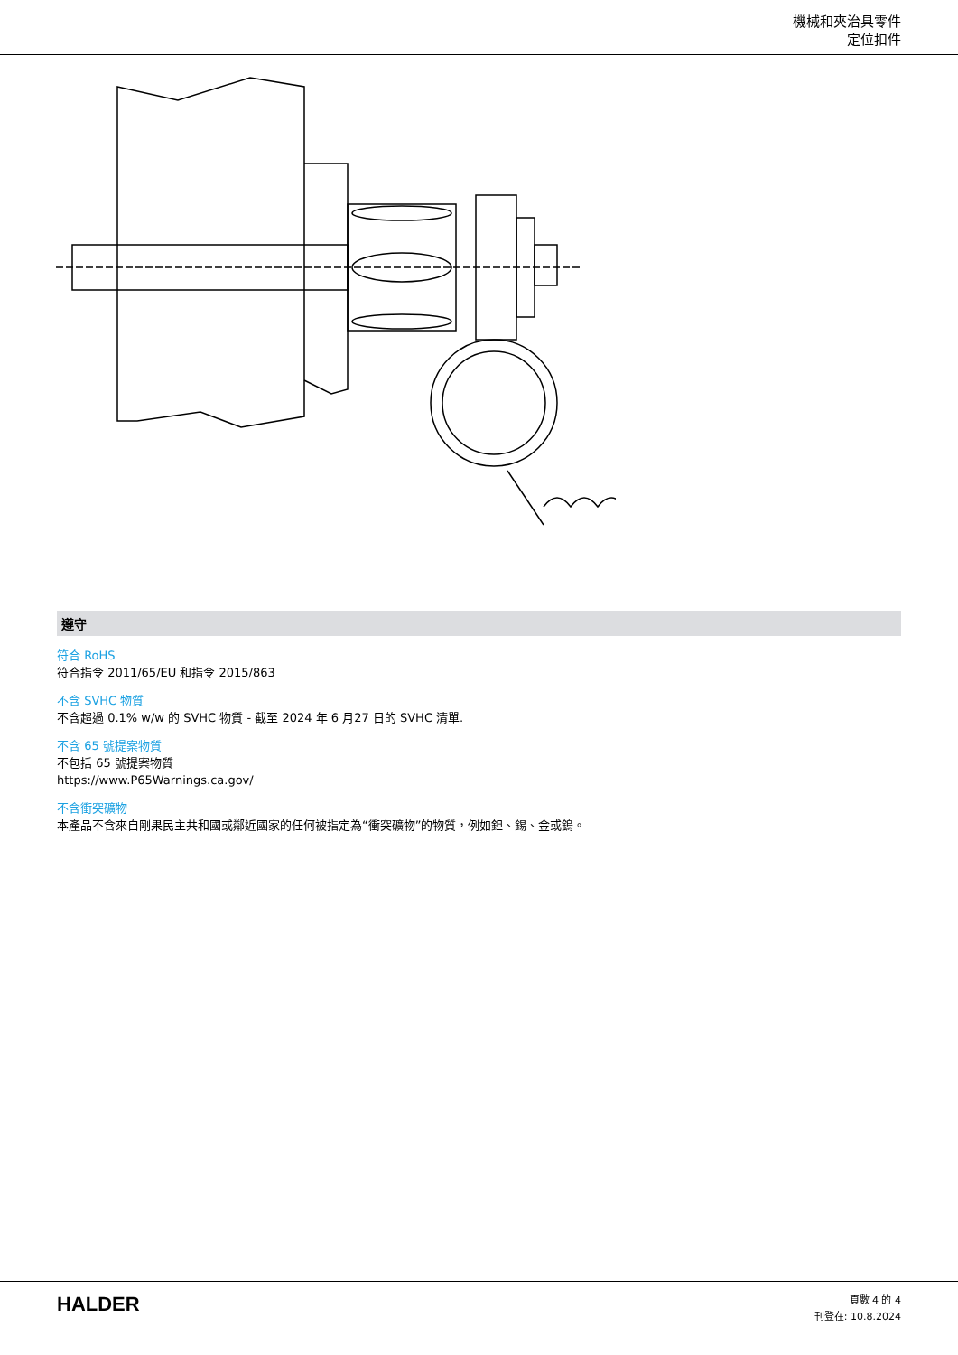機械和夾治具零件
定位扣件
遵守
符合 RoHS
符合指令 2011/65/EU 和指令 2015/863
不含 SVHC 物質
不含超過 0.1% w/w 的 SVHC 物質 - 截至 2024 年 6 月27 日的 SVHC 清單.
不含 65 號提案物質
不包括 65 號提案物質
https://www.P65Warnings.ca.gov/
不含衝突礦物
本產品不含來自剛果民主共和國或鄰近國家的任何被指定為“衝突礦物”的物質，例如鉭、錫、金或鎢。
HALDER
頁數 4 的 4
刊登在: 10.8.2024